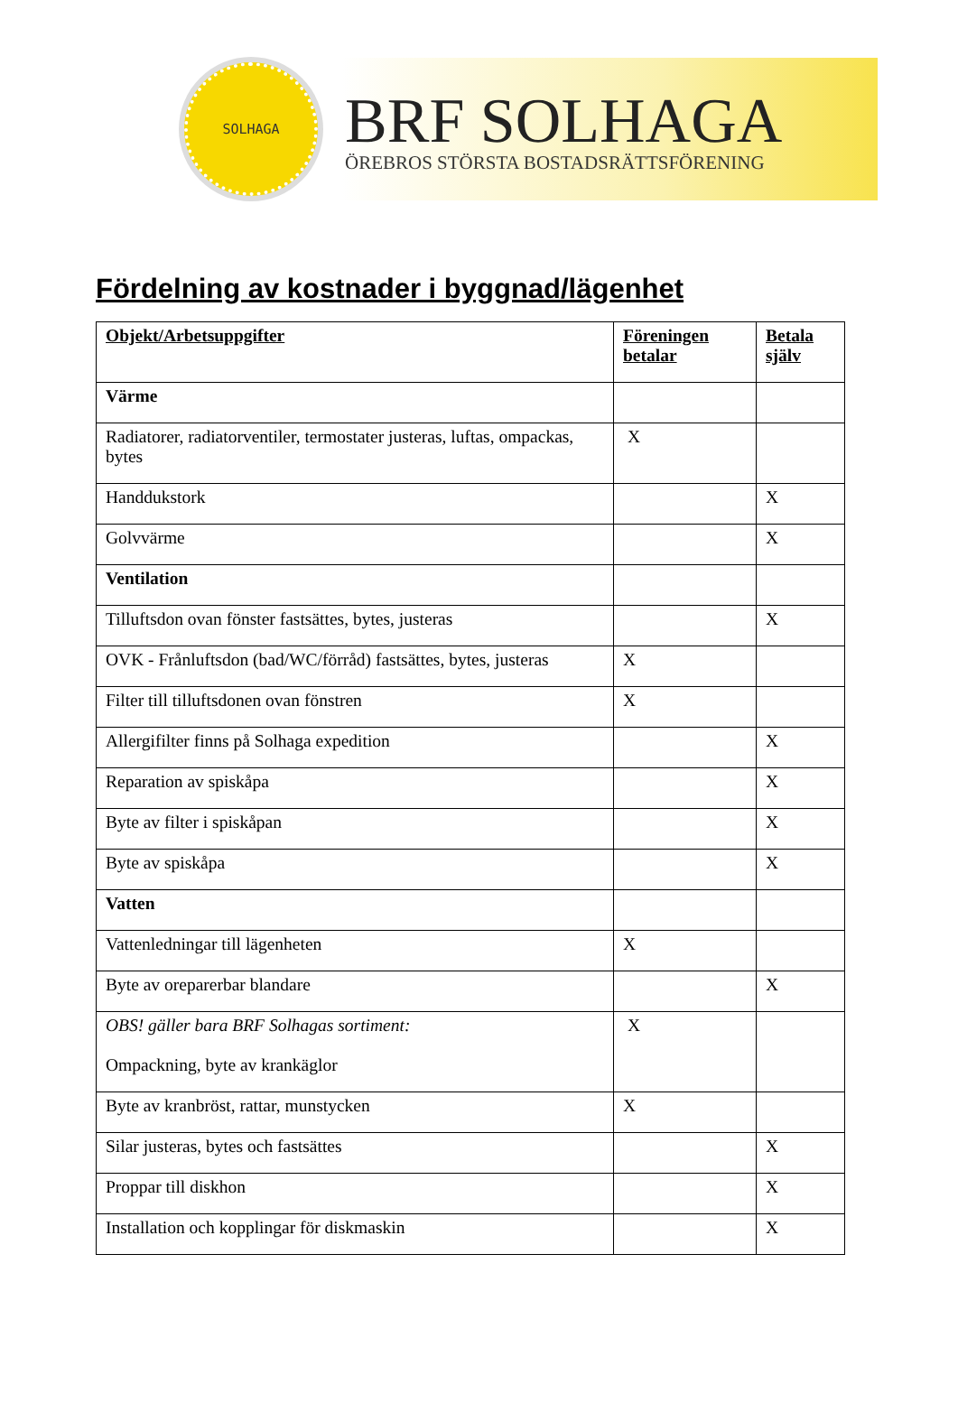SOLHAGA
BRF SOLHAGA
ÖREBROS STÖRSTA BOSTADSRÄTTSFÖRENING
Fördelning av kostnader i byggnad/lägenhet
| Objekt/Arbetsuppgifter | Föreningen betalar | Betala själv |
| --- | --- | --- |
| Värme | | |
| Radiatorer, radiatorventiler, termostater justeras, luftas, ompackas, bytes | X | |
| Handdukstork | | X |
| Golvvärme | | X |
| Ventilation | | |
| Tilluftsdon ovan fönster fastsättes, bytes, justeras | | X |
| OVK - Frånluftsdon (bad/WC/förråd) fastsättes, bytes, justeras | X | |
| Filter till tilluftsdonen ovan fönstren | X | |
| Allergifilter finns på Solhaga expedition | | X |
| Reparation av spiskåpa | | X |
| Byte av filter i spiskåpan | | X |
| Byte av spiskåpa | | X |
| Vatten | | |
| Vattenledningar till lägenheten | X | |
| Byte av oreparerbar blandare | | X |
| OBS! gäller bara BRF Solhagas sortiment: Ompackning, byte av krankäglor | X | |
| Byte av kranbröst, rattar, munstycken | X | |
| Silar justeras, bytes och fastsättes | | X |
| Proppar till diskhon | | X |
| Installation och kopplingar för diskmaskin | | X |